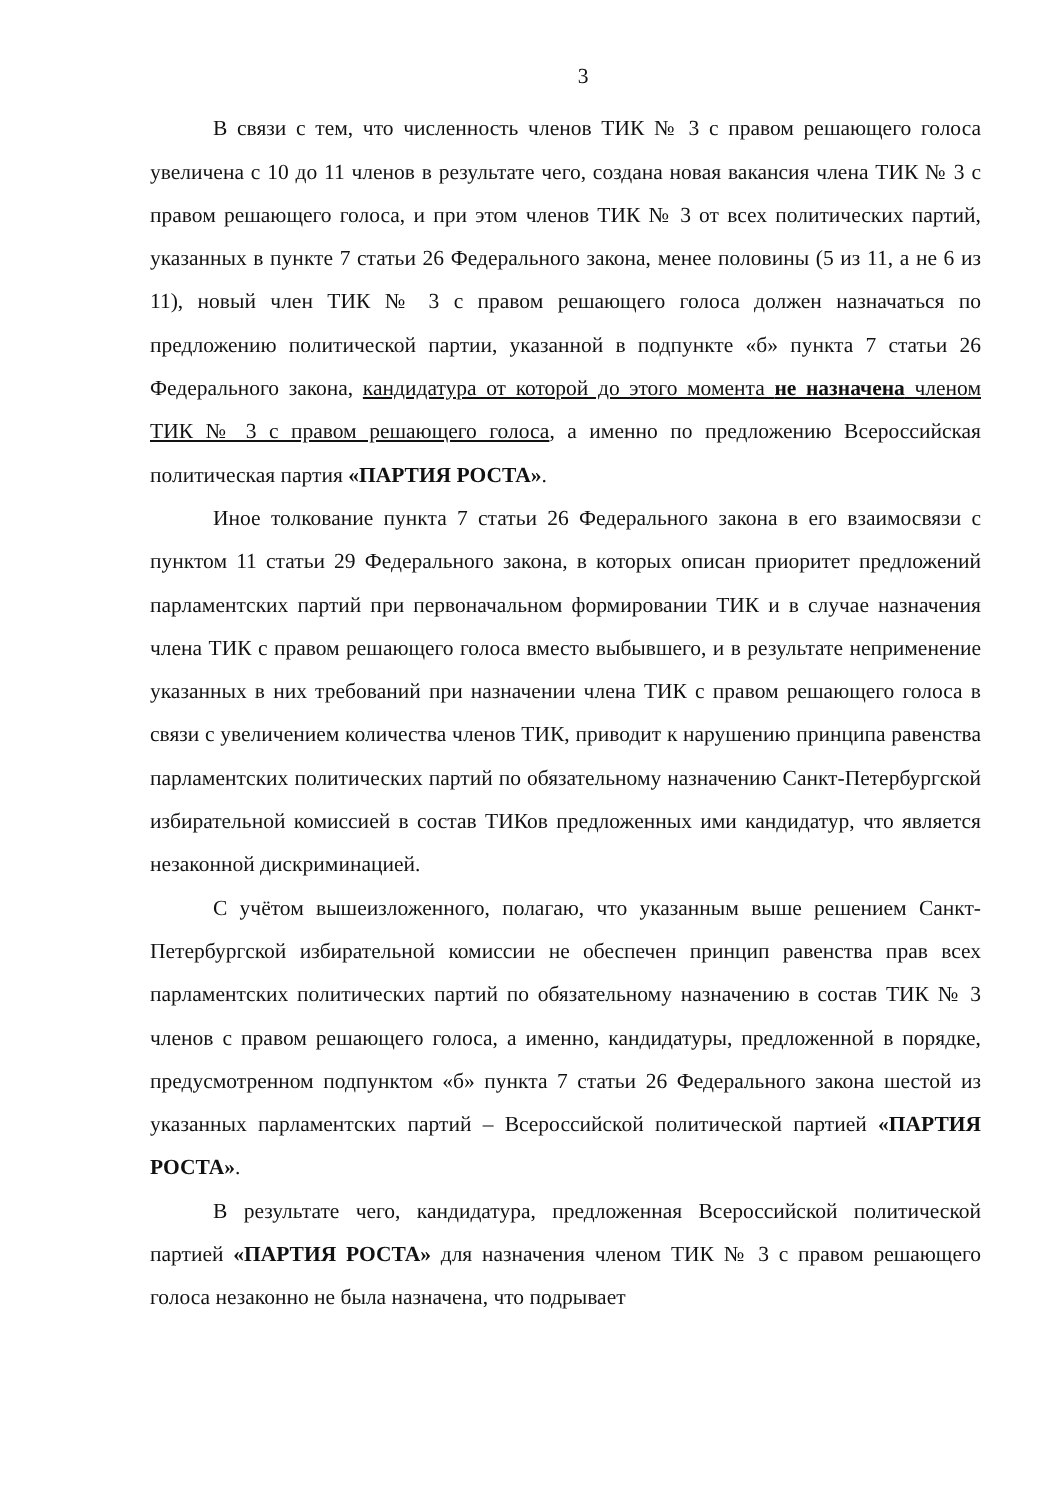3
В связи с тем, что численность членов ТИК № 3 с правом решающего голоса увеличена с 10 до 11 членов в результате чего, создана новая вакансия члена ТИК № 3 с правом решающего голоса, и при этом членов ТИК № 3 от всех политических партий, указанных в пункте 7 статьи 26 Федерального закона, менее половины (5 из 11, а не 6 из 11), новый член ТИК № 3 с правом решающего голоса должен назначаться по предложению политической партии, указанной в подпункте «б» пункта 7 статьи 26 Федерального закона, кандидатура от которой до этого момента не назначена членом ТИК № 3 с правом решающего голоса, а именно по предложению Всероссийская политическая партия «ПАРТИЯ РОСТА».
Иное толкование пункта 7 статьи 26 Федерального закона в его взаимосвязи с пунктом 11 статьи 29 Федерального закона, в которых описан приоритет предложений парламентских партий при первоначальном формировании ТИК и в случае назначения члена ТИК с правом решающего голоса вместо выбывшего, и в результате неприменение указанных в них требований при назначении члена ТИК с правом решающего голоса в связи с увеличением количества членов ТИК, приводит к нарушению принципа равенства парламентских политических партий по обязательному назначению Санкт-Петербургской избирательной комиссией в состав ТИКов предложенных ими кандидатур, что является незаконной дискриминацией.
С учётом вышеизложенного, полагаю, что указанным выше решением Санкт-Петербургской избирательной комиссии не обеспечен принцип равенства прав всех парламентских политических партий по обязательному назначению в состав ТИК № 3 членов с правом решающего голоса, а именно, кандидатуры, предложенной в порядке, предусмотренном подпунктом «б» пункта 7 статьи 26 Федерального закона шестой из указанных парламентских партий – Всероссийской политической партией «ПАРТИЯ РОСТА».
В результате чего, кандидатура, предложенная Всероссийской политической партией «ПАРТИЯ РОСТА» для назначения членом ТИК № 3 с правом решающего голоса незаконно не была назначена, что подрывает